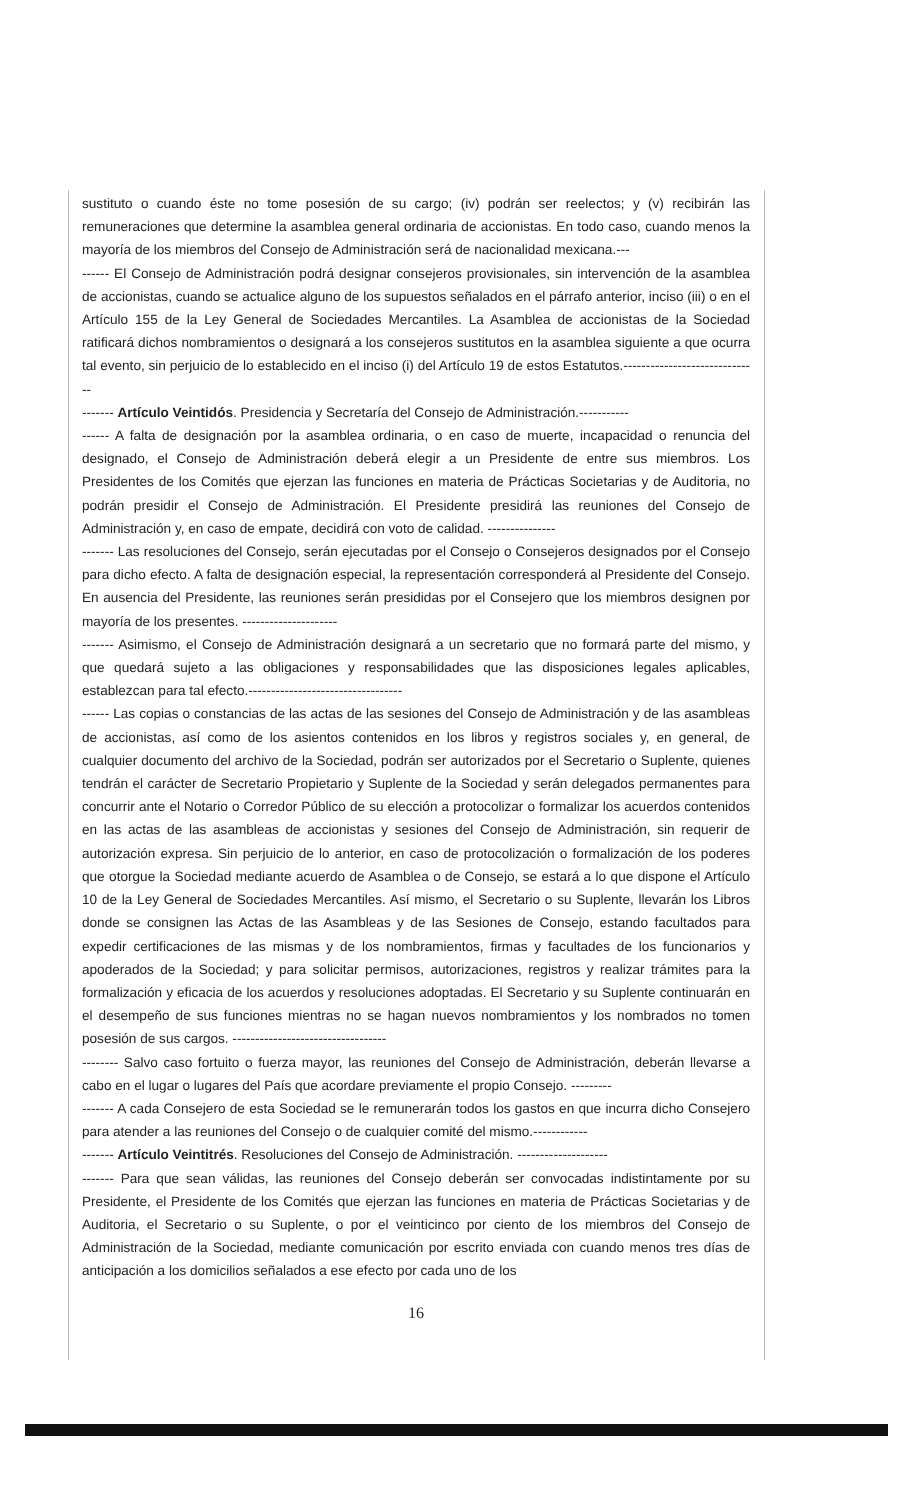sustituto o cuando éste no tome posesión de su cargo; (iv) podrán ser reelectos; y (v) recibirán las remuneraciones que determine la asamblea general ordinaria de accionistas. En todo caso, cuando menos la mayoría de los miembros del Consejo de Administración será de nacionalidad mexicana.---
------ El Consejo de Administración podrá designar consejeros provisionales, sin intervención de la asamblea de accionistas, cuando se actualice alguno de los supuestos señalados en el párrafo anterior, inciso (iii) o en el Artículo 155 de la Ley General de Sociedades Mercantiles. La Asamblea de accionistas de la Sociedad ratificará dichos nombramientos o designará a los consejeros sustitutos en la asamblea siguiente a que ocurra tal evento, sin perjuicio de lo establecido en el inciso (i) del Artículo 19 de estos Estatutos.------------------------------
------- Artículo Veintidós. Presidencia y Secretaría del Consejo de Administración.-----------
------ A falta de designación por la asamblea ordinaria, o en caso de muerte, incapacidad o renuncia del designado, el Consejo de Administración deberá elegir a un Presidente de entre sus miembros. Los Presidentes de los Comités que ejerzan las funciones en materia de Prácticas Societarias y de Auditoria, no podrán presidir el Consejo de Administración. El Presidente presidirá las reuniones del Consejo de Administración y, en caso de empate, decidirá con voto de calidad. ---------------
------- Las resoluciones del Consejo, serán ejecutadas por el Consejo o Consejeros designados por el Consejo para dicho efecto. A falta de designación especial, la representación corresponderá al Presidente del Consejo. En ausencia del Presidente, las reuniones serán presididas por el Consejero que los miembros designen por mayoría de los presentes. ---------------------
------- Asimismo, el Consejo de Administración designará a un secretario que no formará parte del mismo, y que quedará sujeto a las obligaciones y responsabilidades que las disposiciones legales aplicables, establezcan para tal efecto.----------------------------------
------ Las copias o constancias de las actas de las sesiones del Consejo de Administración y de las asambleas de accionistas, así como de los asientos contenidos en los libros y registros sociales y, en general, de cualquier documento del archivo de la Sociedad, podrán ser autorizados por el Secretario o Suplente, quienes tendrán el carácter de Secretario Propietario y Suplente de la Sociedad y serán delegados permanentes para concurrir ante el Notario o Corredor Público de su elección a protocolizar o formalizar los acuerdos contenidos en las actas de las asambleas de accionistas y sesiones del Consejo de Administración, sin requerir de autorización expresa. Sin perjuicio de lo anterior, en caso de protocolización o formalización de los poderes que otorgue la Sociedad mediante acuerdo de Asamblea o de Consejo, se estará a lo que dispone el Artículo 10 de la Ley General de Sociedades Mercantiles. Así mismo, el Secretario o su Suplente, llevarán los Libros donde se consignen las Actas de las Asambleas y de las Sesiones de Consejo, estando facultados para expedir certificaciones de las mismas y de los nombramientos, firmas y facultades de los funcionarios y apoderados de la Sociedad; y para solicitar permisos, autorizaciones, registros y realizar trámites para la formalización y eficacia de los acuerdos y resoluciones adoptadas. El Secretario y su Suplente continuarán en el desempeño de sus funciones mientras no se hagan nuevos nombramientos y los nombrados no tomen posesión de sus cargos. ----------------------------------
-------- Salvo caso fortuito o fuerza mayor, las reuniones del Consejo de Administración, deberán llevarse a cabo en el lugar o lugares del País que acordare previamente el propio Consejo. ---------
------- A cada Consejero de esta Sociedad se le remunerarán todos los gastos en que incurra dicho Consejero para atender a las reuniones del Consejo o de cualquier comité del mismo.------------
------- Artículo Veintitrés. Resoluciones del Consejo de Administración. --------------------
------- Para que sean válidas, las reuniones del Consejo deberán ser convocadas indistintamente por su Presidente, el Presidente de los Comités que ejerzan las funciones en materia de Prácticas Societarias y de Auditoria, el Secretario o su Suplente, o por el veinticinco por ciento de los miembros del Consejo de Administración de la Sociedad, mediante comunicación por escrito enviada con cuando menos tres días de anticipación a los domicilios señalados a ese efecto por cada uno de los
16